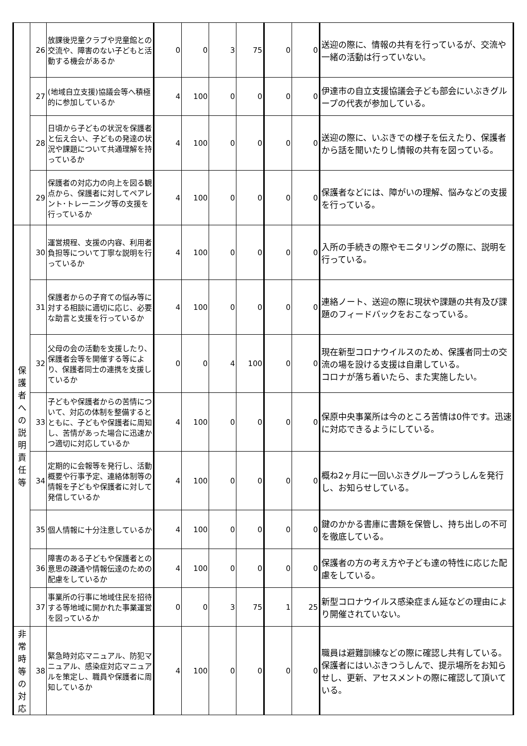| | 26 | 放課後児童クラブや児童館との交流や、障害のない子どもと活動する機会があるか | 0 | 0 | 3 | 75 | 0 | 0 | 送迎の際に、情報の共有を行っているが、交流や一緒の活動は行っていない。 |
| | 27 | (地域自立支援)協議会等へ積極的に参加しているか | 4 | 100 | 0 | 0 | 0 | 0 | 伊達市の自立支援協議会子ども部会にいぶきグループの代表が参加している。 |
| | 28 | 日頃から子どもの状況を保護者と伝え合い、子どもの発達の状況や課題について共通理解を持っているか | 4 | 100 | 0 | 0 | 0 | 0 | 送迎の際に、いぶきでの様子を伝えたり、保護者から話を聞いたりし情報の共有を図っている。 |
| | 29 | 保護者の対応力の向上を図る観点から、保護者に対してペアレント･トレーニング等の支援を行っているか | 4 | 100 | 0 | 0 | 0 | 0 | 保護者などには、障がいの理解、悩みなどの支援を行っている。 |
| 保 護 者 へ の 説 明 責 任 等 | 30 | 運営規程、支援の内容、利用者負担等について丁寧な説明を行っているか | 4 | 100 | 0 | 0 | 0 | 0 | 入所の手続きの際やモニタリングの際に、説明を行っている。 |
| | 31 | 保護者からの子育ての悩み等に対する相談に適切に応じ、必要な助言と支援を行っているか | 4 | 100 | 0 | 0 | 0 | 0 | 連絡ノート、送迎の際に現状や課題の共有及び課題のフィードバックをおこなっている。 |
| | 32 | 父母の会の活動を支援したり、保護者会等を開催する等により、保護者同士の連携を支援しているか | 0 | 0 | 4 | 100 | 0 | 0 | 現在新型コロナウイルスのため、保護者同士の交流の場を設ける支援は自粛している。 コロナが落ち着いたら、また実施したい。 |
| | 33 | 子どもや保護者からの苦情について、対応の体制を整備するとともに、子どもや保護者に周知し、苦情があった場合に迅速かつ適切に対応しているか | 4 | 100 | 0 | 0 | 0 | 0 | 保原中央事業所は今のところ苦情は0件です。迅速に対応できるようにしている。 |
| | 34 | 定期的に会報等を発行し、活動概要や行事予定、連絡体制等の情報を子どもや保護者に対して発信しているか | 4 | 100 | 0 | 0 | 0 | 0 | 概ね2ヶ月に一回いぶきグループつうしんを発行し、お知らせしている。 |
| | 35 | 個人情報に十分注意しているか | 4 | 100 | 0 | 0 | 0 | 0 | 鍵のかかる書庫に書類を保管し、持ち出しの不可を徹底している。 |
| | 36 | 障害のある子どもや保護者との意思の疎通や情報伝達のための配慮をしているか | 4 | 100 | 0 | 0 | 0 | 0 | 保護者の方の考え方や子ども達の特性に応じた配慮をしている。 |
| | 37 | 事業所の行事に地域住民を招待する等地域に開かれた事業運営を図っているか | 0 | 0 | 3 | 75 | 1 | 25 | 新型コロナウイルス感染症まん延などの理由により開催されていない。 |
| 非 常 時 等 の 対 応 | 38 | 緊急時対応マニュアル、防犯マニュアル、感染症対応マニュアルを策定し、職員や保護者に周知しているか | 4 | 100 | 0 | 0 | 0 | 0 | 職員は避難訓練などの際に確認し共有している。 保護者にはいぶきつうしんで、提示場所をお知らせし、更新、アセスメントの際に確認して頂いている。 |